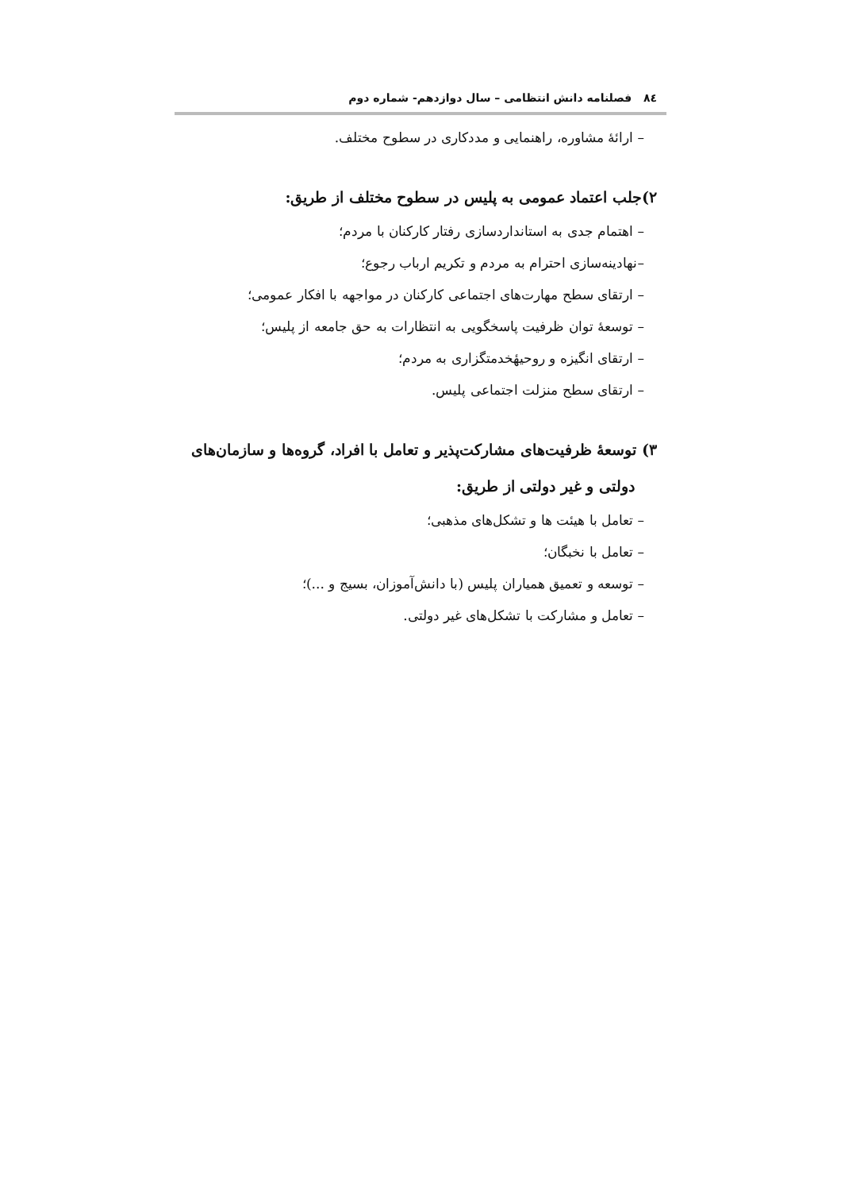٨٤ فصلنامه دانش انتظامی – سال دوازدهم- شماره دوم
– ارائهٔ مشاوره، راهنمایی و مددکاری در سطوح مختلف.
۲)جلب اعتماد عمومی به پلیس در سطوح مختلف از طریق:
– اهتمام جدی به استانداردسازی رفتار کارکنان با مردم؛
–نهادینه‌سازی احترام به مردم و تکریم ارباب رجوع؛
– ارتقای سطح مهارت‌های اجتماعی کارکنان در مواجهه با افکار عمومی؛
– توسعهٔ توان ظرفیت پاسخگویی به انتظارات به حق جامعه از پلیس؛
– ارتقای انگیزه و روحیهٔخدمتگزاری به مردم؛
– ارتقای سطح منزلت اجتماعی پلیس.
۳) توسعهٔ ظرفیت‌های مشارکت‌پذیر و تعامل با افراد، گروه‌ها و سازمان‌های
دولتی و غیر دولتی از طریق:
– تعامل با هیئت ها و تشکل‌های مذهبی؛
– تعامل با نخبگان؛
– توسعه و تعمیق همیاران پلیس (با دانش‌آموزان، بسیج و ...)؛
– تعامل و مشارکت با تشکل‌های غیر دولتی.